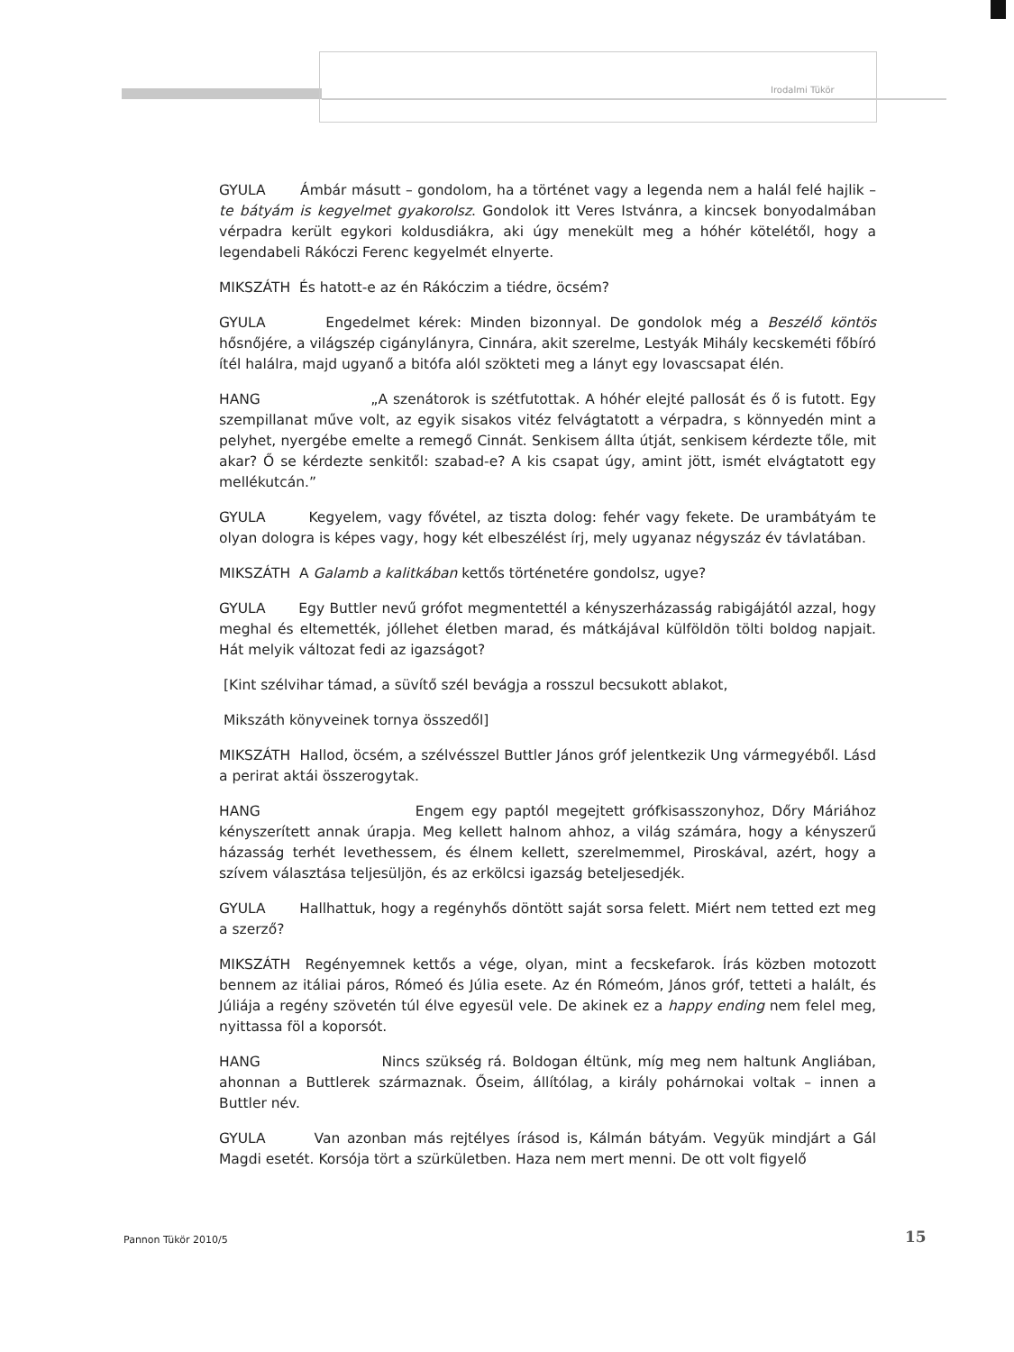Irodalmi Tükör
GYULA Ámbár másutt – gondolom, ha a történet vagy a legenda nem a halál felé hajlik – te bátyám is kegyelmet gyakorolsz. Gondolok itt Veres Istvánra, a kincsek bonyodalmában vérpadra került egykori koldusdiákra, aki úgy menekült meg a hóhér kötelétől, hogy a legendabeli Rákóczi Ferenc kegyelmét elnyerte.
MIKSZÁTH És hatott-e az én Rákóczim a tiédre, öcsém?
GYULA Engedelmet kérek: Minden bizonnyal. De gondolok még a Beszélő köntös hősnőjére, a világszép cigánylányra, Cinnára, akit szerelme, Lestyák Mihály kecskeméti főbíró ítél halálra, majd ugyanő a bitófa alól szökteti meg a lányt egy lovascsapat élén.
HANG „A szenátorok is szétfutottak. A hóhér elejté pallosát és ő is futott. Egy szempillanat műve volt, az egyik sisakos vitéz felvágtatott a vérpadra, s könnyedén mint a pelyhet, nyergébe emelte a remegő Cinnát. Senkisem állta útját, senkisem kérdezte tőle, mit akar? Ő se kérdezte senkitől: szabad-e? A kis csapat úgy, amint jött, ismét elvágtatott egy mellékutcán.”
GYULA Kegyelem, vagy fővétel, az tiszta dolog: fehér vagy fekete. De urambátyám te olyan dologra is képes vagy, hogy két elbeszélést írj, mely ugyanaz négyszáz év távlatában.
MIKSZÁTH A Galamb a kalitkában kettős történetére gondolsz, ugye?
GYULA Egy Buttler nevű grófot megmentettél a kényszerházasság rabigájától azzal, hogy meghal és eltemették, jóllehet életben marad, és mátkájával külföldön tölti boldog napjait. Hát melyik változat fedi az igazságot?
[Kint szélvihar támad, a süvítő szél bevágja a rosszul becsukott ablakot,
Mikszáth könyveinek tornya összedől]
MIKSZÁTH Hallod, öcsém, a szélvésszel Buttler János gróf jelentkezik Ung vármegyéből. Lásd a perirat aktái összerogytak.
HANG Engem egy paptól megejtett grófkisasszonyhoz, Dőry Máriához kényszerített annak úrapja. Meg kellett halnom ahhoz, a világ számára, hogy a kényszerű házasság terhét levethessem, és élnem kellett, szerelmemmel, Piroskával, azért, hogy a szívem választása teljesüljön, és az erkölcsi igazság beteljesedjék.
GYULA Hallhattuk, hogy a regényhős döntött saját sorsa felett. Miért nem tetted ezt meg a szerző?
MIKSZÁTH Regényemnek kettős a vége, olyan, mint a fecskefarok. Írás közben motozott bennem az itáliai páros, Rómeó és Júlia esete. Az én Rómeóm, János gróf, tetteti a halált, és Júliája a regény szövetén túl élve egyesül vele. De akinek ez a happy ending nem felel meg, nyittassa föl a koporsót.
HANG Nincs szükség rá. Boldogan éltünk, míg meg nem haltunk Angliában, ahonnan a Buttlerek származnak. Őseim, állítólag, a király pohárnokai voltak – innen a Buttler név.
GYULA Van azonban más rejtélyes írásod is, Kálmán bátyám. Vegyük mindjárt a Gál Magdi esetét. Korsója tört a szürkületben. Haza nem mert menni. De ott volt figyelő
Pannon Tükör 2010/5 15